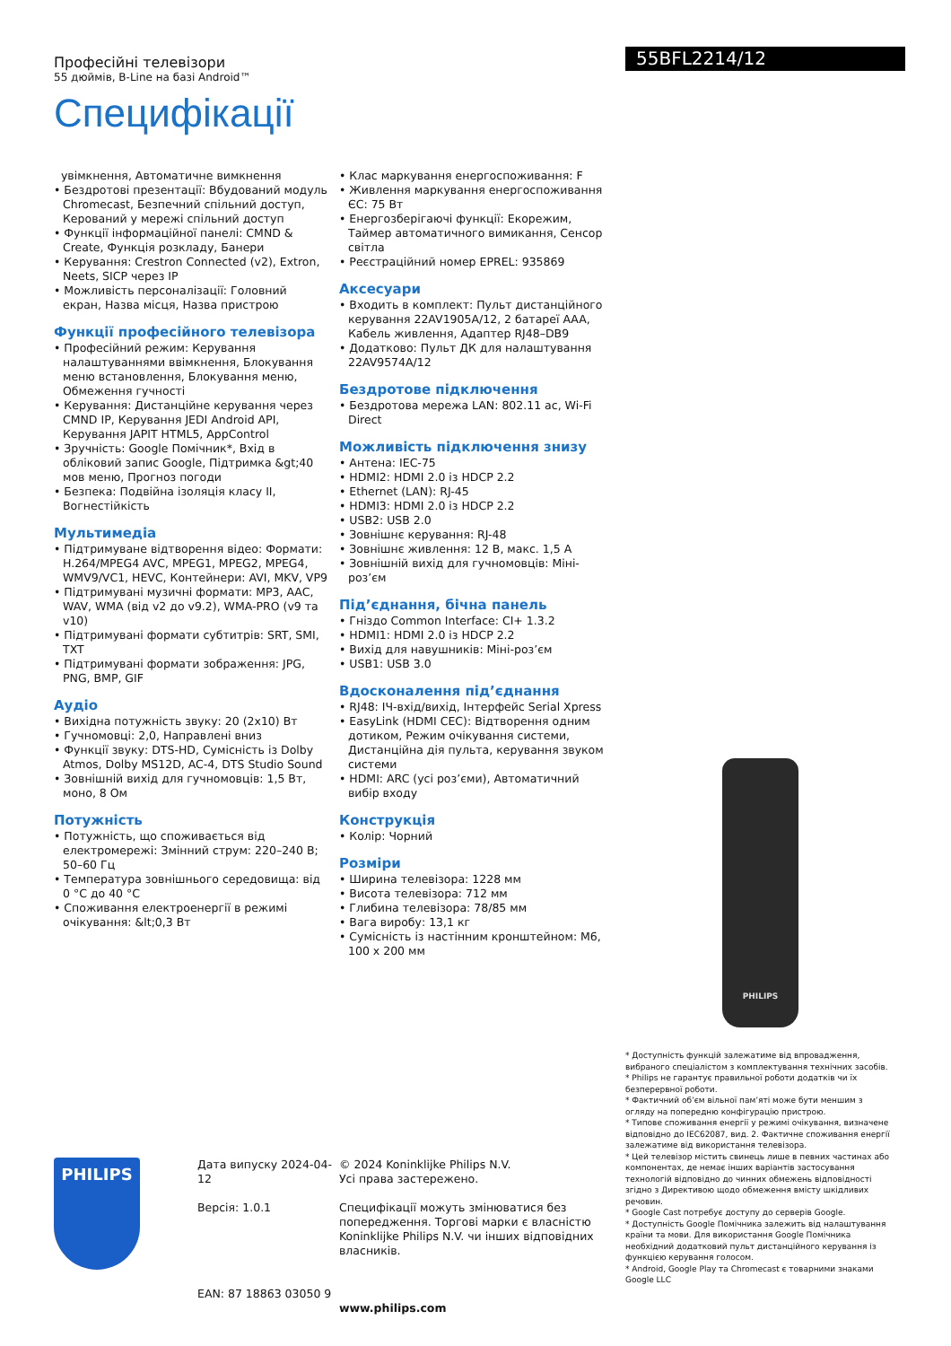Професійні телевізори
55 дюймів, B-Line на базі Android™
Специфікації
55BFL2214/12
увімкнення, Автоматичне вимкнення
• Бездротові презентації: Вбудований модуль Chromecast, Безпечний спільний доступ, Керований у мережі спільний доступ
• Функції інформаційної панелі: CMND & Create, Функція розкладу, Банери
• Керування: Crestron Connected (v2), Extron, Neets, SICP через IP
• Можливість персоналізації: Головний екран, Назва місця, Назва пристрою
Функції професійного телевізора
• Професійний режим: Керування налаштуваннями ввімкнення, Блокування меню встановлення, Блокування меню, Обмеження гучності
• Керування: Дистанційне керування через CMND IP, Керування JEDI Android API, Керування JAPIT HTML5, AppControl
• Зручність: Google Помічник*, Вхід в обліковий запис Google, Підтримка &gt;40 мов меню, Прогноз погоди
• Безпека: Подвійна ізоляція класу II, Вогнестійкість
Мультимедіа
• Підтримуване відтворення відео: Формати: H.264/MPEG4 AVC, MPEG1, MPEG2, MPEG4, WMV9/VC1, HEVC, Контейнери: AVI, MKV, VP9
• Підтримувані музичні формати: MP3, AAC, WAV, WMA (від v2 до v9.2), WMA-PRO (v9 та v10)
• Підтримувані формати субтитрів: SRT, SMI, TXT
• Підтримувані формати зображення: JPG, PNG, BMP, GIF
Аудіо
• Вихідна потужність звуку: 20 (2x10) Вт
• Гучномовці: 2,0, Направлені вниз
• Функції звуку: DTS-HD, Сумісність із Dolby Atmos, Dolby MS12D, AC-4, DTS Studio Sound
• Зовнішній вихід для гучномовців: 1,5 Вт, моно, 8 Ом
Потужність
• Потужність, що споживається від електромережі: Змінний струм: 220–240 В; 50–60 Гц
• Температура зовнішнього середовища: від 0 °C до 40 °C
• Споживання електроенергії в режимі очікування: &lt;0,3 Вт
• Клас маркування енергоспоживання: F
• Живлення маркування енергоспоживання ЄС: 75 Вт
• Енергозберігаючі функції: Екорежим, Таймер автоматичного вимикання, Сенсор світла
• Реєстраційний номер EPREL: 935869
Аксесуари
• Входить в комплект: Пульт дистанційного керування 22AV1905A/12, 2 батареї AAA, Кабель живлення, Адаптер RJ48–DB9
• Додатково: Пульт ДК для налаштування 22AV9574A/12
Бездротове підключення
• Бездротова мережа LAN: 802.11 ac, Wi-Fi Direct
Можливість підключення знизу
• Антена: IEC-75
• HDMI2: HDMI 2.0 із HDCP 2.2
• Ethernet (LAN): RJ-45
• HDMI3: HDMI 2.0 із HDCP 2.2
• USB2: USB 2.0
• Зовнішнє керування: RJ-48
• Зовнішнє живлення: 12 В, макс. 1,5 А
• Зовнішній вихід для гучномовців: Міні-роз’єм
Під’єднання, бічна панель
• Гніздо Common Interface: CI+ 1.3.2
• HDMI1: HDMI 2.0 із HDCP 2.2
• Вихід для навушників: Міні-роз’єм
• USB1: USB 3.0
Вдосконалення під’єднання
• RJ48: ІЧ-вхід/вихід, Інтерфейс Serial Xpress
• EasyLink (HDMI CEC): Відтворення одним дотиком, Режим очікування системи, Дистанційна дія пульта, керування звуком системи
• HDMI: ARC (усі роз’єми), Автоматичний вибір входу
Конструкція
• Колір: Чорний
Розміри
• Ширина телевізора: 1228 мм
• Висота телевізора: 712 мм
• Глибина телевізора: 78/85 мм
• Вага виробу: 13,1 кг
• Сумісність із настінним кронштейном: M6, 100 x 200 мм
PHILIPS
* Доступність функцій залежатиме від впровадження, вибраного спеціалістом з комплектування технічних засобів.
* Philips не гарантує правильної роботи додатків чи їх безперервної роботи.
* Фактичний об’єм вільної пам’яті може бути меншим з огляду на попередню конфігурацію пристрою.
* Типове споживання енергії у режимі очікування, визначене відповідно до IEC62087, вид. 2. Фактичне споживання енергії залежатиме від використання телевізора.
* Цей телевізор містить свинець лише в певних частинах або компонентах, де немає інших варіантів застосування технологій відповідно до чинних обмежень відповідності згідно з Директивою щодо обмеження вмісту шкідливих речовин.
* Google Cast потребує доступу до серверів Google.
* Доступність Google Помічника залежить від налаштування країни та мови. Для використання Google Помічника необхідний додатковий пульт дистанційного керування із функцією керування голосом.
* Android, Google Play та Chromecast є товарними знаками Google LLC
PHILIPS
Дата випуску 2024-04-12
Версія: 1.0.1
EAN: 87 18863 03050 9
© 2024 Koninklijke Philips N.V.
Усі права застережено.
Специфікації можуть змінюватися без попередження. Торгові марки є власністю Koninklijke Philips N.V. чи інших відповідних власників.
www.philips.com